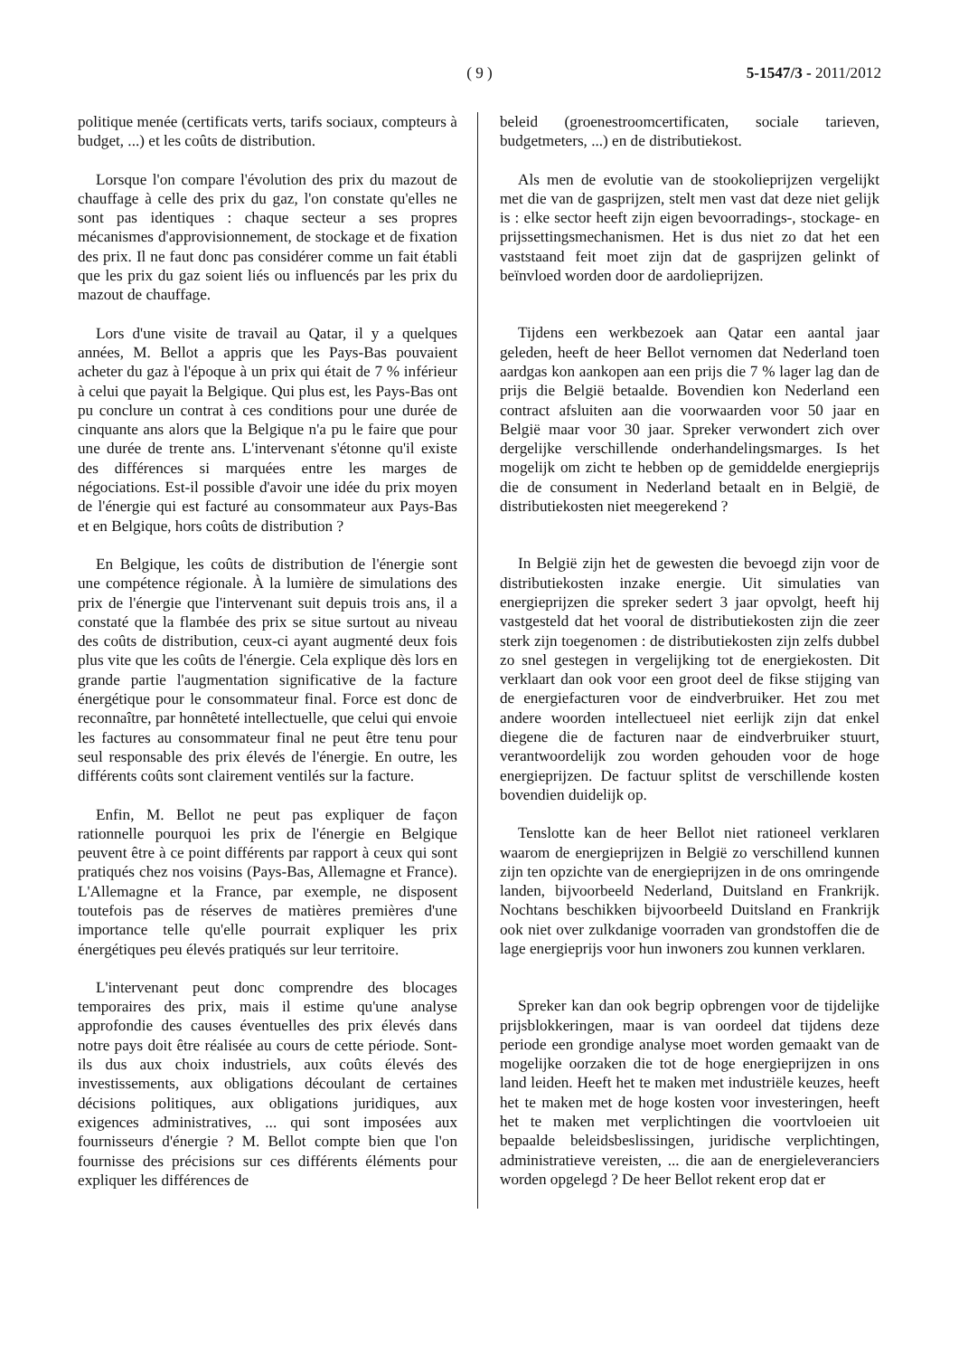( 9 )
5-1547/3 - 2011/2012
politique menée (certificats verts, tarifs sociaux, compteurs à budget, ...) et les coûts de distribution.
Lorsque l'on compare l'évolution des prix du mazout de chauffage à celle des prix du gaz, l'on constate qu'elles ne sont pas identiques : chaque secteur a ses propres mécanismes d'approvisionnement, de stockage et de fixation des prix. Il ne faut donc pas considérer comme un fait établi que les prix du gaz soient liés ou influencés par les prix du mazout de chauffage.
Lors d'une visite de travail au Qatar, il y a quelques années, M. Bellot a appris que les Pays-Bas pouvaient acheter du gaz à l'époque à un prix qui était de 7 % inférieur à celui que payait la Belgique. Qui plus est, les Pays-Bas ont pu conclure un contrat à ces conditions pour une durée de cinquante ans alors que la Belgique n'a pu le faire que pour une durée de trente ans. L'intervenant s'étonne qu'il existe des différences si marquées entre les marges de négociations. Est-il possible d'avoir une idée du prix moyen de l'énergie qui est facturé au consommateur aux Pays-Bas et en Belgique, hors coûts de distribution ?
En Belgique, les coûts de distribution de l'énergie sont une compétence régionale. À la lumière de simulations des prix de l'énergie que l'intervenant suit depuis trois ans, il a constaté que la flambée des prix se situe surtout au niveau des coûts de distribution, ceux-ci ayant augmenté deux fois plus vite que les coûts de l'énergie. Cela explique dès lors en grande partie l'augmentation significative de la facture énergétique pour le consommateur final. Force est donc de reconnaître, par honnêteté intellectuelle, que celui qui envoie les factures au consommateur final ne peut être tenu pour seul responsable des prix élevés de l'énergie. En outre, les différents coûts sont clairement ventilés sur la facture.
Enfin, M. Bellot ne peut pas expliquer de façon rationnelle pourquoi les prix de l'énergie en Belgique peuvent être à ce point différents par rapport à ceux qui sont pratiqués chez nos voisins (Pays-Bas, Allemagne et France). L'Allemagne et la France, par exemple, ne disposent toutefois pas de réserves de matières premières d'une importance telle qu'elle pourrait expliquer les prix énergétiques peu élevés pratiqués sur leur territoire.
L'intervenant peut donc comprendre des blocages temporaires des prix, mais il estime qu'une analyse approfondie des causes éventuelles des prix élevés dans notre pays doit être réalisée au cours de cette période. Sont-ils dus aux choix industriels, aux coûts élevés des investissements, aux obligations découlant de certaines décisions politiques, aux obligations juridiques, aux exigences administratives, ... qui sont imposées aux fournisseurs d'énergie ? M. Bellot compte bien que l'on fournisse des précisions sur ces différents éléments pour expliquer les différences de
beleid (groenestroomcertificaten, sociale tarieven, budgetmeters, ...) en de distributiekost.
Als men de evolutie van de stookolieprijzen vergelijkt met die van de gasprijzen, stelt men vast dat deze niet gelijk is : elke sector heeft zijn eigen bevoorradings-, stockage- en prijssettingsmechanismen. Het is dus niet zo dat het een vaststaand feit moet zijn dat de gasprijzen gelinkt of beïnvloed worden door de aardolieprijzen.
Tijdens een werkbezoek aan Qatar een aantal jaar geleden, heeft de heer Bellot vernomen dat Nederland toen aardgas kon aankopen aan een prijs die 7 % lager lag dan de prijs die België betaalde. Bovendien kon Nederland een contract afsluiten aan die voorwaarden voor 50 jaar en België maar voor 30 jaar. Spreker verwondert zich over dergelijke verschillende onderhandelingsmarges. Is het mogelijk om zicht te hebben op de gemiddelde energieprijs die de consument in Nederland betaalt en in België, de distributiekosten niet meegerekend ?
In België zijn het de gewesten die bevoegd zijn voor de distributiekosten inzake energie. Uit simulaties van energieprijzen die spreker sedert 3 jaar opvolgt, heeft hij vastgesteld dat het vooral de distributiekosten zijn die zeer sterk zijn toegenomen : de distributiekosten zijn zelfs dubbel zo snel gestegen in vergelijking tot de energiekosten. Dit verklaart dan ook voor een groot deel de fikse stijging van de energiefacturen voor de eindverbruiker. Het zou met andere woorden intellectueel niet eerlijk zijn dat enkel diegene die de facturen naar de eindverbruiker stuurt, verantwoordelijk zou worden gehouden voor de hoge energieprijzen. De factuur splitst de verschillende kosten bovendien duidelijk op.
Tenslotte kan de heer Bellot niet rationeel verklaren waarom de energieprijzen in België zo verschillend kunnen zijn ten opzichte van de energieprijzen in de ons omringende landen, bijvoorbeeld Nederland, Duitsland en Frankrijk. Nochtans beschikken bijvoorbeeld Duitsland en Frankrijk ook niet over zulkdanige voorraden van grondstoffen die de lage energieprijs voor hun inwoners zou kunnen verklaren.
Spreker kan dan ook begrip opbrengen voor de tijdelijke prijsblokkeringen, maar is van oordeel dat tijdens deze periode een grondige analyse moet worden gemaakt van de mogelijke oorzaken die tot de hoge energieprijzen in ons land leiden. Heeft het te maken met industriële keuzes, heeft het te maken met de hoge kosten voor investeringen, heeft het te maken met verplichtingen die voortvloeien uit bepaalde beleidsbeslissingen, juridische verplichtingen, administratieve vereisten, ... die aan de energieleveranciers worden opgelegd ? De heer Bellot rekent erop dat er